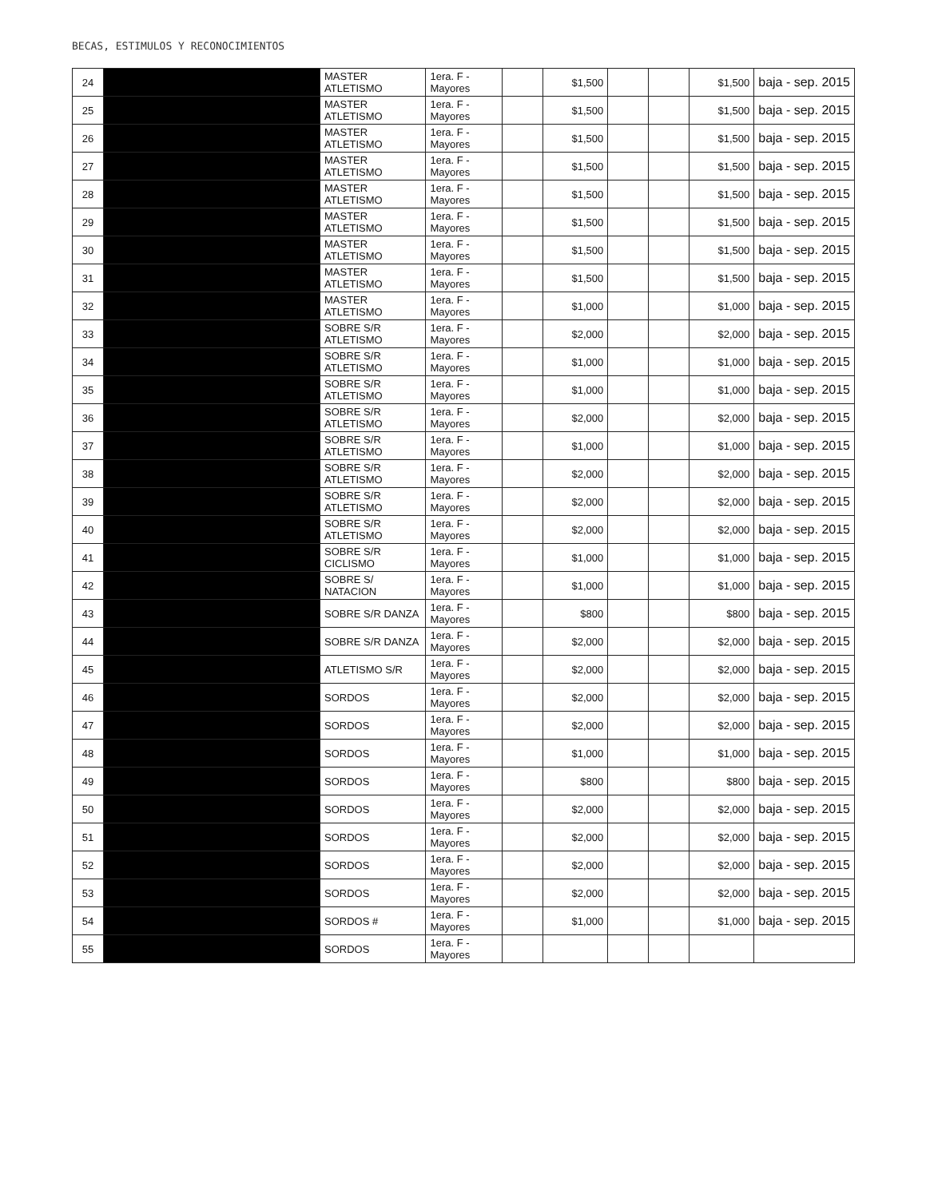BECAS, ESTIMULOS Y RECONOCIMIENTOS
| 24 | | MASTER ATLETISMO | 1era. F - Mayores | | $1,500 | | | $1,500 | baja - sep. 2015 |
| 25 | | MASTER ATLETISMO | 1era. F - Mayores | | $1,500 | | | $1,500 | baja - sep. 2015 |
| 26 | | MASTER ATLETISMO | 1era. F - Mayores | | $1,500 | | | $1,500 | baja - sep. 2015 |
| 27 | | MASTER ATLETISMO | 1era. F - Mayores | | $1,500 | | | $1,500 | baja - sep. 2015 |
| 28 | | MASTER ATLETISMO | 1era. F - Mayores | | $1,500 | | | $1,500 | baja - sep. 2015 |
| 29 | | MASTER ATLETISMO | 1era. F - Mayores | | $1,500 | | | $1,500 | baja - sep. 2015 |
| 30 | | MASTER ATLETISMO | 1era. F - Mayores | | $1,500 | | | $1,500 | baja - sep. 2015 |
| 31 | | MASTER ATLETISMO | 1era. F - Mayores | | $1,500 | | | $1,500 | baja - sep. 2015 |
| 32 | | MASTER ATLETISMO | 1era. F - Mayores | | $1,000 | | | $1,000 | baja - sep. 2015 |
| 33 | | SOBRE S/R ATLETISMO | 1era. F - Mayores | | $2,000 | | | $2,000 | baja - sep. 2015 |
| 34 | | SOBRE S/R ATLETISMO | 1era. F - Mayores | | $1,000 | | | $1,000 | baja - sep. 2015 |
| 35 | | SOBRE S/R ATLETISMO | 1era. F - Mayores | | $1,000 | | | $1,000 | baja - sep. 2015 |
| 36 | | SOBRE S/R ATLETISMO | 1era. F - Mayores | | $2,000 | | | $2,000 | baja - sep. 2015 |
| 37 | | SOBRE S/R ATLETISMO | 1era. F - Mayores | | $1,000 | | | $1,000 | baja - sep. 2015 |
| 38 | | SOBRE S/R ATLETISMO | 1era. F - Mayores | | $2,000 | | | $2,000 | baja - sep. 2015 |
| 39 | | SOBRE S/R ATLETISMO | 1era. F - Mayores | | $2,000 | | | $2,000 | baja - sep. 2015 |
| 40 | | SOBRE S/R ATLETISMO | 1era. F - Mayores | | $2,000 | | | $2,000 | baja - sep. 2015 |
| 41 | | SOBRE S/R CICLISMO | 1era. F - Mayores | | $1,000 | | | $1,000 | baja - sep. 2015 |
| 42 | | SOBRE S/ NATACION | 1era. F - Mayores | | $1,000 | | | $1,000 | baja - sep. 2015 |
| 43 | | SOBRE S/R DANZA | 1era. F - Mayores | | $800 | | | $800 | baja - sep. 2015 |
| 44 | | SOBRE S/R DANZA | 1era. F - Mayores | | $2,000 | | | $2,000 | baja - sep. 2015 |
| 45 | | ATLETISMO S/R | 1era. F - Mayores | | $2,000 | | | $2,000 | baja - sep. 2015 |
| 46 | | SORDOS | 1era. F - Mayores | | $2,000 | | | $2,000 | baja - sep. 2015 |
| 47 | | SORDOS | 1era. F - Mayores | | $2,000 | | | $2,000 | baja - sep. 2015 |
| 48 | | SORDOS | 1era. F - Mayores | | $1,000 | | | $1,000 | baja - sep. 2015 |
| 49 | | SORDOS | 1era. F - Mayores | | $800 | | | $800 | baja - sep. 2015 |
| 50 | | SORDOS | 1era. F - Mayores | | $2,000 | | | $2,000 | baja - sep. 2015 |
| 51 | | SORDOS | 1era. F - Mayores | | $2,000 | | | $2,000 | baja - sep. 2015 |
| 52 | | SORDOS | 1era. F - Mayores | | $2,000 | | | $2,000 | baja - sep. 2015 |
| 53 | | SORDOS | 1era. F - Mayores | | $2,000 | | | $2,000 | baja - sep. 2015 |
| 54 | | SORDOS # | 1era. F - Mayores | | $1,000 | | | $1,000 | baja - sep. 2015 |
| 55 | | SORDOS | 1era. F - Mayores | | | | | | |